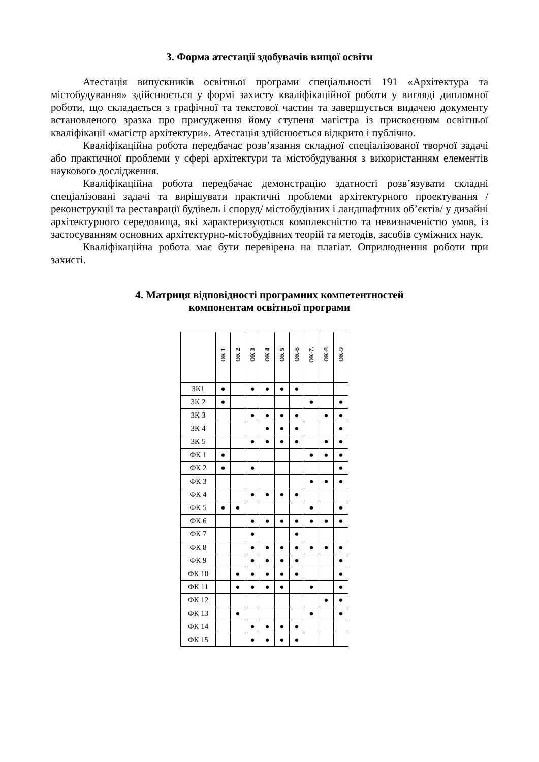3. Форма атестації здобувачів вищої освіти
Атестація випускників освітньої програми спеціальності 191 «Архітектура та містобудування» здійснюється у формі захисту кваліфікаційної роботи у вигляді дипломної роботи, що складається з графічної та текстової частин та завершується видачею документу встановленого зразка про присудження йому ступеня магістра із присвоєнням освітньої кваліфікації «магістр архітектури». Атестація здійснюється відкрито і публічно.
Кваліфікаційна робота передбачає розв’язання складної спеціалізованої творчої задачі або практичної проблеми у сфері архітектури та містобудування з використанням елементів наукового дослідження.
Кваліфікаційна робота передбачає демонстрацію здатності розв’язувати складні спеціалізовані задачі та вирішувати практичні проблеми архітектурного проектування / реконструкції та реставрації будівель і споруд/ містобудівних і ландшафтних об’єктів/ у дизайні архітектурного середовища, які характеризуються комплексністю та невизначеністю умов, із застосуванням основних архітектурно-містобудівних теорій та методів, засобів суміжних наук.
Кваліфікаційна робота має бути перевірена на плагіат. Оприлюднення роботи при захисті.
4. Матриця відповідності програмних компетентностей
компонентам освітньої програми
| | ОК 1 | ОК 2 | ОК 3 | ОК 4 | ОК 5 | ОК-6 | ОК-7. | ОК-8 | ОК-9 |
| --- | --- | --- | --- | --- | --- | --- | --- | --- | --- |
| ЗК1 | ● | | ● | ● | ● | ● | | | |
| ЗК 2 | ● | | | | | | ● | | ● |
| ЗК 3 | | | ● | ● | ● | ● | | ● | ● |
| ЗК 4 | | | | ● | ● | ● | | | ● |
| ЗК 5 | | | ● | ● | ● | ● | | ● | ● |
| ФК 1 | ● | | | | | | ● | ● | ● |
| ФК 2 | ● | | ● | | | | | | ● |
| ФК 3 | | | | | | | ● | ● | ● |
| ФК 4 | | | ● | ● | ● | ● | | | |
| ФК 5 | ● | ● | | | | | ● | | ● |
| ФК 6 | | | ● | ● | ● | ● | ● | ● | ● |
| ФК 7 | | | ● | | | ● | | | |
| ФК 8 | | | ● | ● | ● | ● | ● | ● | ● |
| ФК 9 | | | ● | ● | ● | ● | | | ● |
| ФК 10 | | ● | ● | ● | ● | ● | | | ● |
| ФК 11 | | ● | ● | ● | ● | | ● | | ● |
| ФК 12 | | | | | | | | ● | ● |
| ФК 13 | | ● | | | | | ● | | ● |
| ФК 14 | | | ● | ● | ● | ● | | | |
| ФК 15 | | | ● | ● | ● | ● | | | |